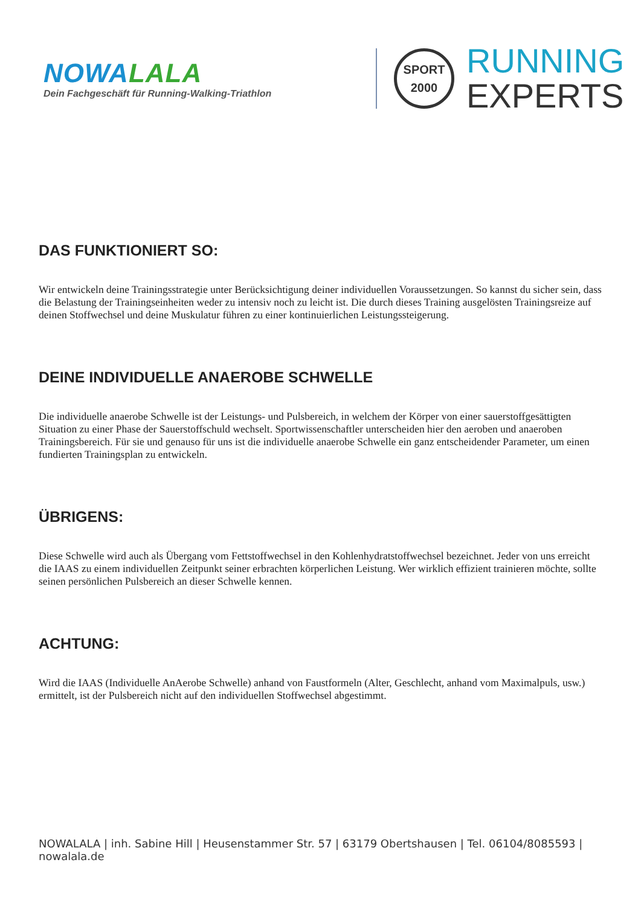NOWALALA
Dein Fachgeschäft für Running-Walking-Triathlon
SPORT
2000
RUNNING
EXPERTS
DAS FUNKTIONIERT SO:
Wir entwickeln deine Trainingsstrategie unter Berücksichtigung deiner individuellen Voraussetzungen. So kannst du sicher sein, dass die Belastung der Trainingseinheiten weder zu intensiv noch zu leicht ist. Die durch dieses Training ausgelösten Trainingsreize auf deinen Stoffwechsel und deine Muskulatur führen zu einer kontinuierlichen Leistungssteigerung.
DEINE INDIVIDUELLE ANAEROBE SCHWELLE
Die individuelle anaerobe Schwelle ist der Leistungs- und Pulsbereich, in welchem der Körper von einer sauerstoffgesättigten Situation zu einer Phase der Sauerstoffschuld wechselt. Sportwissenschaftler unterscheiden hier den aeroben und anaeroben Trainingsbereich. Für sie und genauso für uns ist die individuelle anaerobe Schwelle ein ganz entscheidender Parameter, um einen fundierten Trainingsplan zu entwickeln.
ÜBRIGENS:
Diese Schwelle wird auch als Übergang vom Fettstoffwechsel in den Kohlenhydratstoffwechsel bezeichnet. Jeder von uns erreicht die IAAS zu einem individuellen Zeitpunkt seiner erbrachten körperlichen Leistung. Wer wirklich effizient trainieren möchte, sollte seinen persönlichen Pulsbereich an dieser Schwelle kennen.
ACHTUNG:
Wird die IAAS (Individuelle AnAerobe Schwelle) anhand von Faustformeln (Alter, Geschlecht, anhand vom Maximalpuls, usw.) ermittelt, ist der Pulsbereich nicht auf den individuellen Stoffwechsel abgestimmt.
NOWALALA | inh. Sabine Hill | Heusenstammer Str. 57 | 63179 Obertshausen | Tel. 06104/8085593 | nowalala.de